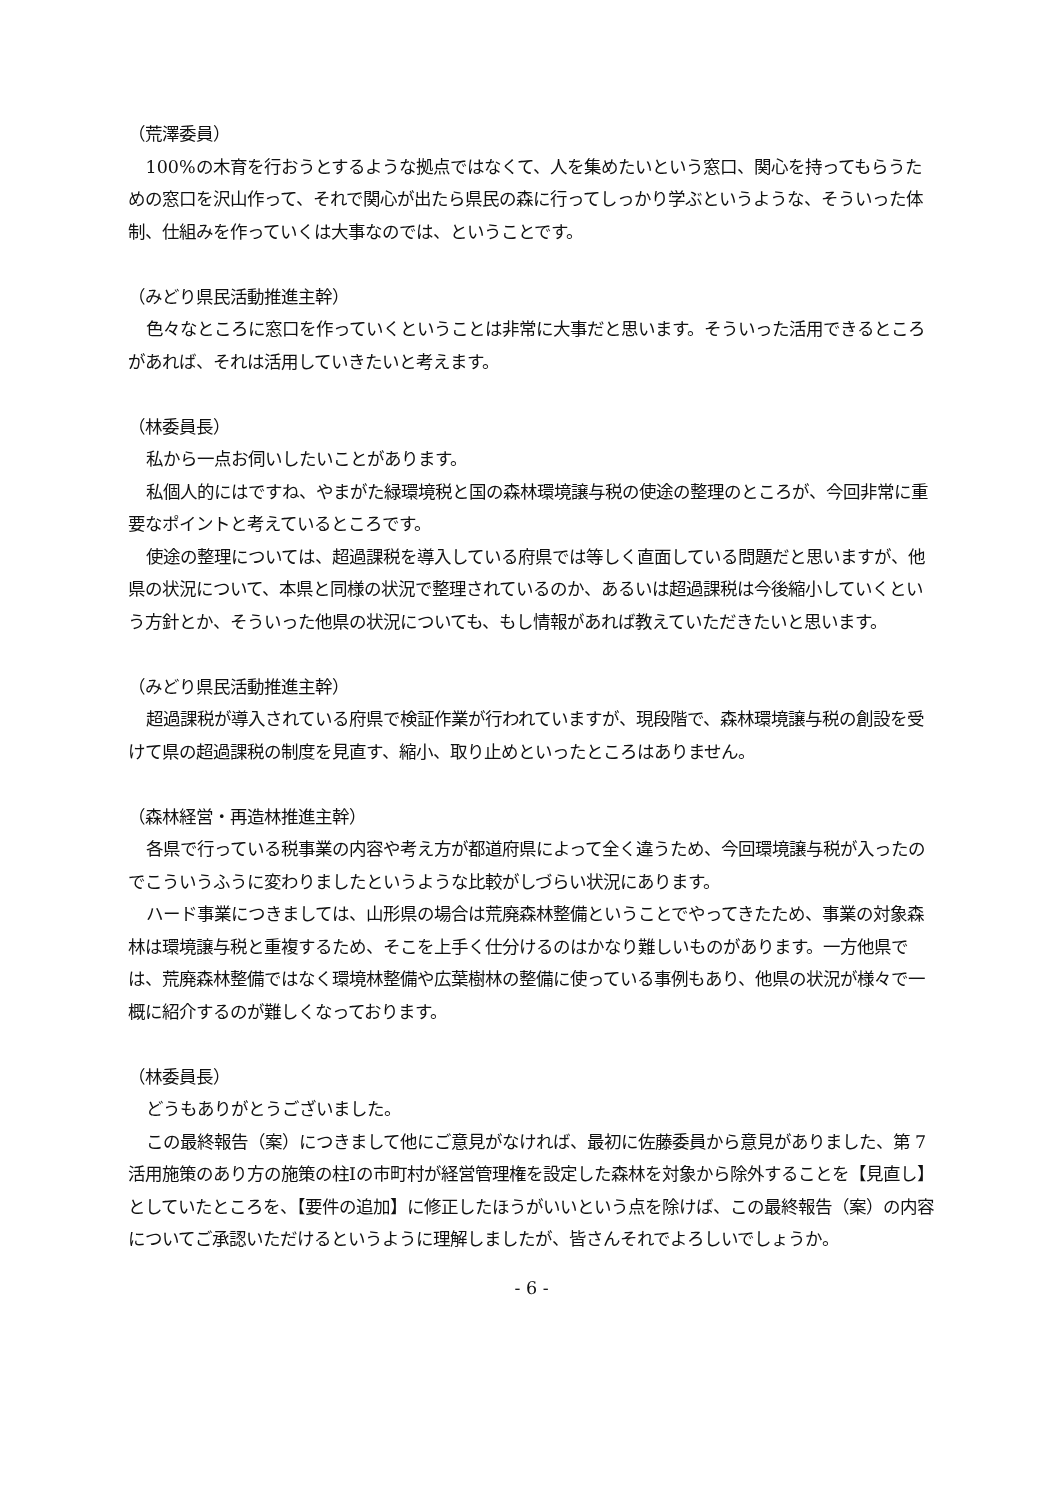（荒澤委員）
100%の木育を行おうとするような拠点ではなくて、人を集めたいという窓口、関心を持ってもらうための窓口を沢山作って、それで関心が出たら県民の森に行ってしっかり学ぶというような、そういった体制、仕組みを作っていくは大事なのでは、ということです。
（みどり県民活動推進主幹）
色々なところに窓口を作っていくということは非常に大事だと思います。そういった活用できるところがあれば、それは活用していきたいと考えます。
（林委員長）
私から一点お伺いしたいことがあります。
私個人的にはですね、やまがた緑環境税と国の森林環境譲与税の使途の整理のところが、今回非常に重要なポイントと考えているところです。
使途の整理については、超過課税を導入している府県では等しく直面している問題だと思いますが、他県の状況について、本県と同様の状況で整理されているのか、あるいは超過課税は今後縮小していくという方針とか、そういった他県の状況についても、もし情報があれば教えていただきたいと思います。
（みどり県民活動推進主幹）
超過課税が導入されている府県で検証作業が行われていますが、現段階で、森林環境譲与税の創設を受けて県の超過課税の制度を見直す、縮小、取り止めといったところはありません。
（森林経営・再造林推進主幹）
各県で行っている税事業の内容や考え方が都道府県によって全く違うため、今回環境譲与税が入ったのでこういうふうに変わりましたというような比較がしづらい状況にあります。
ハード事業につきましては、山形県の場合は荒廃森林整備ということでやってきたため、事業の対象森林は環境譲与税と重複するため、そこを上手く仕分けるのはかなり難しいものがあります。一方他県では、荒廃森林整備ではなく環境林整備や広葉樹林の整備に使っている事例もあり、他県の状況が様々で一概に紹介するのが難しくなっております。
（林委員長）
どうもありがとうございました。
この最終報告（案）につきまして他にご意見がなければ、最初に佐藤委員から意見がありました、第 7 活用施策のあり方の施策の柱Ⅰの市町村が経営管理権を設定した森林を対象から除外することを【見直し】としていたところを、【要件の追加】に修正したほうがいいという点を除けば、この最終報告（案）の内容についてご承認いただけるというように理解しましたが、皆さんそれでよろしいでしょうか。
- 6 -